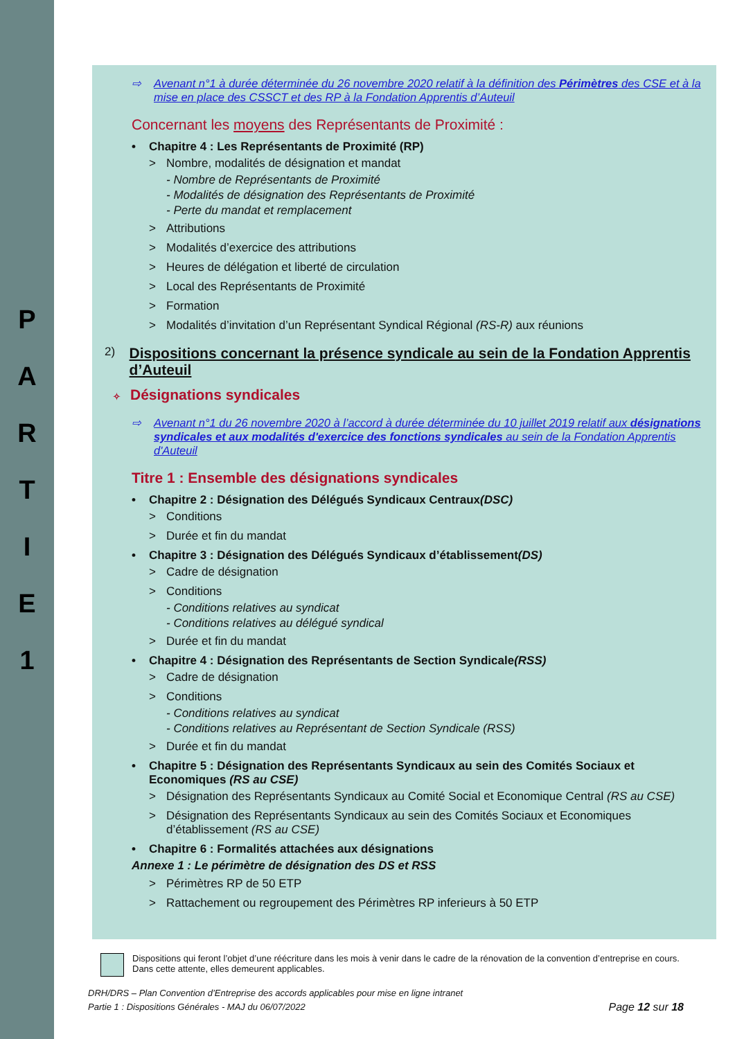P
A
R
T
I
E
1
⇨ Avenant n°1 à durée déterminée du 26 novembre 2020 relatif à la définition des Périmètres des CSE et à la mise en place des CSSCT et des RP à la Fondation Apprentis d’Auteuil
Concernant les moyens des Représentants de Proximité :
• Chapitre 4 : Les Représentants de Proximité (RP)
> Nombre, modalités de désignation et mandat
- Nombre de Représentants de Proximité
- Modalités de désignation des Représentants de Proximité
- Perte du mandat et remplacement
> Attributions
> Modalités d’exercice des attributions
> Heures de délégation et liberté de circulation
> Local des Représentants de Proximité
> Formation
> Modalités d’invitation d’un Représentant Syndical Régional (RS-R) aux réunions
2) Dispositions concernant la présence syndicale au sein de la Fondation Apprentis d’Auteuil
✧ Désignations syndicales
⇨ Avenant n°1 du 26 novembre 2020 à l’accord à durée déterminée du 10 juillet 2019 relatif aux désignations syndicales et aux modalités d'exercice des fonctions syndicales au sein de la Fondation Apprentis d'Auteuil
Titre 1 : Ensemble des désignations syndicales
• Chapitre 2 : Désignation des Délégués Syndicaux Centraux (DSC)
> Conditions
> Durée et fin du mandat
• Chapitre 3 : Désignation des Délégués Syndicaux d’établissement (DS)
> Cadre de désignation
> Conditions
- Conditions relatives au syndicat
- Conditions relatives au délégué syndical
> Durée et fin du mandat
• Chapitre 4 : Désignation des Représentants de Section Syndicale (RSS)
> Cadre de désignation
> Conditions
- Conditions relatives au syndicat
- Conditions relatives au Représentant de Section Syndicale (RSS)
> Durée et fin du mandat
• Chapitre 5 : Désignation des Représentants Syndicaux au sein des Comités Sociaux et Economiques (RS au CSE)
> Désignation des Représentants Syndicaux au Comité Social et Economique Central (RS au CSE)
> Désignation des Représentants Syndicaux au sein des Comités Sociaux et Economiques d’établissement (RS au CSE)
• Chapitre 6 : Formalités attachées aux désignations
Annexe 1 : Le périmètre de désignation des DS et RSS
> Périmètres RP de 50 ETP
> Rattachement ou regroupement des Périmètres RP inferieurs à 50 ETP
Dispositions qui feront l’objet d’une réécriture dans les mois à venir dans le cadre de la rénovation de la convention d’entreprise en cours. Dans cette attente, elles demeurent applicables.
DRH/DRS – Plan Convention d’Entreprise des accords applicables pour mise en ligne intranet
Partie 1 : Dispositions Générales - MAJ du 06/07/2022 Page 12 sur 18